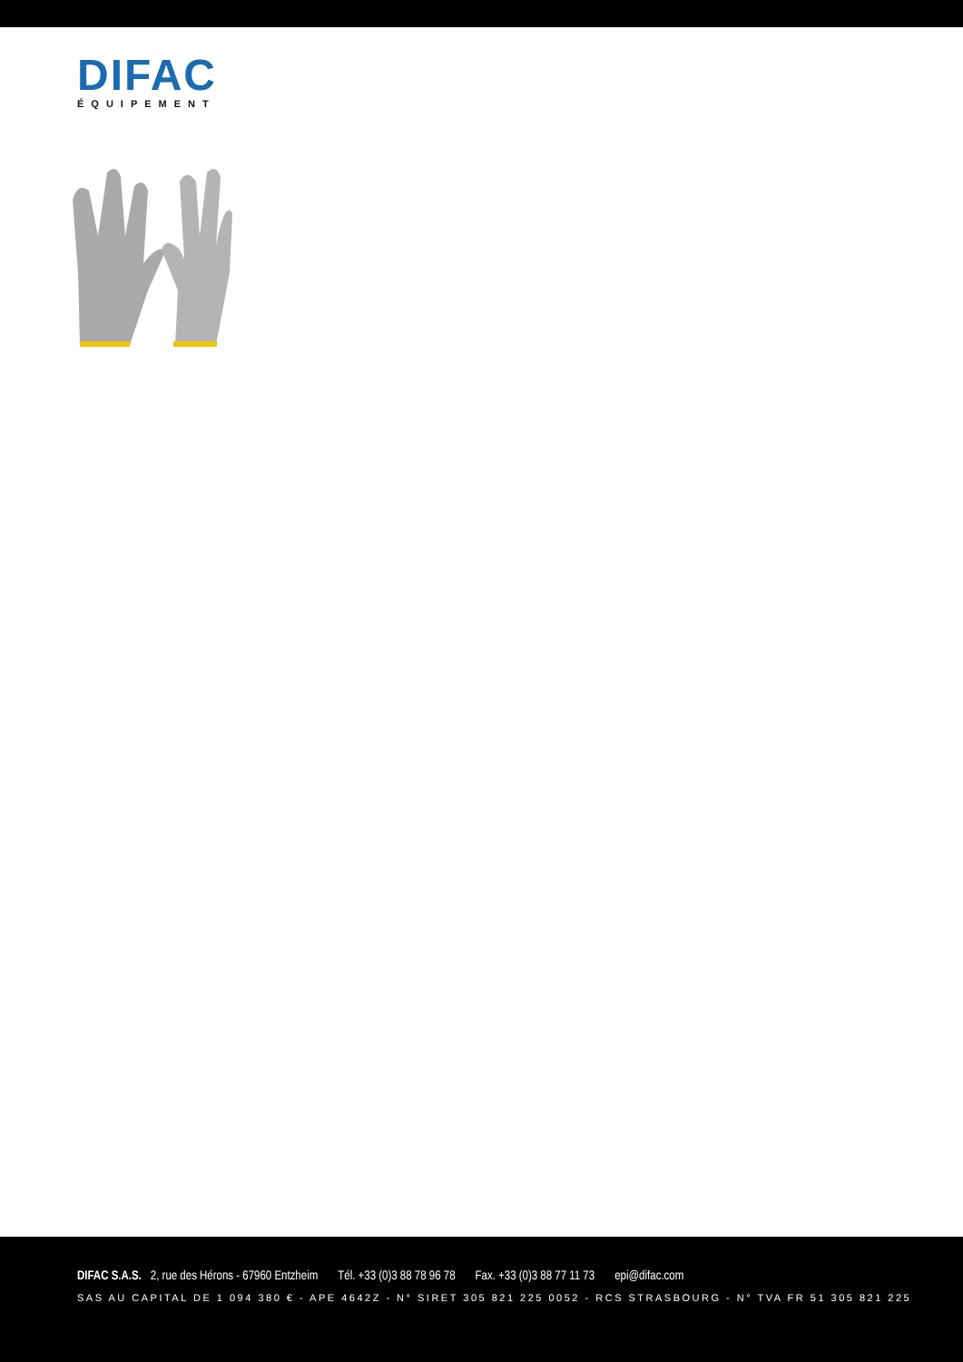DIFAC
ÉQUIPEMENT
DIFAC S.A.S. 2, rue des Hérons - 67960 Entzheim Tél. +33 (0)3 88 78 96 78 Fax. +33 (0)3 88 77 11 73 epi@difac.com
SAS AU CAPITAL DE 1 094 380 € - APE 4642Z - N° SIRET 305 821 225 0052 - RCS STRASBOURG - N° TVA FR 51 305 821 225